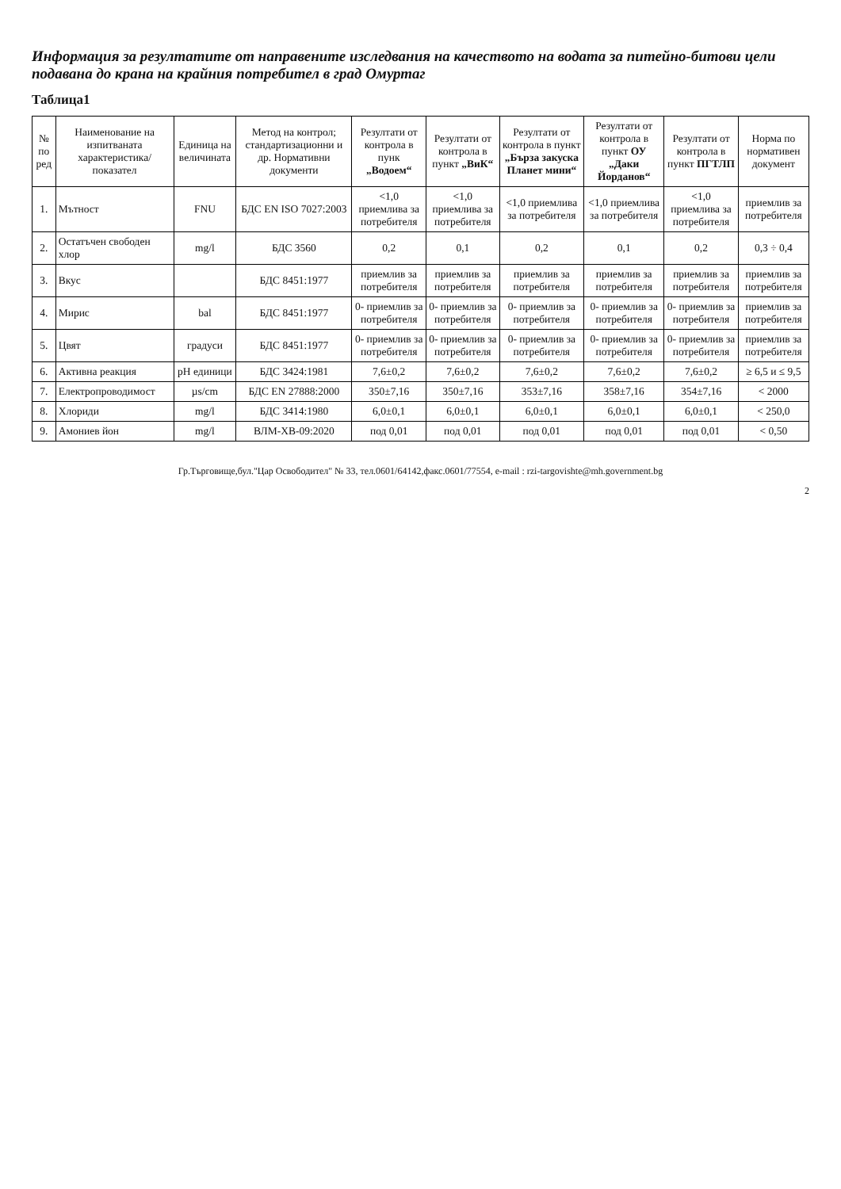Информация за резултатите от направените изследвания на качеството на водата за питейно-битови цели подавана до крана на крайния потребител в град Омуртаг
Таблица1
| № по ред | Наименование на изпитваната характеристика/ показател | Единица на величината | Метод на контрол; стандартизационни и др. Нормативни документи | Резултати от контрола в пунк „Водоем“ | Резултати от контрола в пункт „ВиК“ | Резултати от контрола в пункт „Бърза закуска Планет мини“ | Резултати от контрола в пункт ОУ „Даки Йорданов“ | Резултати от контрола в пункт ПГТЛП | Норма по нормативен документ |
| --- | --- | --- | --- | --- | --- | --- | --- | --- | --- |
| 1. | Мътност | FNU | БДС EN ISO 7027:2003 | <1,0 приемлива за потребителя | <1,0 приемлива за потребителя | <1,0 приемлива за потребителя | <1,0 приемлива за потребителя | <1,0 приемлива за потребителя | приемлив за потребителя |
| 2. | Остатъчен свободен хлор | mg/l | БДС 3560 | 0,2 | 0,1 | 0,2 | 0,1 | 0,2 | 0,3 ÷ 0,4 |
| 3. | Вкус | | БДС 8451:1977 | приемлив за потребителя | приемлив за потребителя | приемлив за потребителя | приемлив за потребителя | приемлив за потребителя | приемлив за потребителя |
| 4. | Мирис | bal | БДС 8451:1977 | 0- приемлив за потребителя | 0- приемлив за потребителя | 0- приемлив за потребителя | 0- приемлив за потребителя | 0- приемлив за потребителя | приемлив за потребителя |
| 5. | Цвят | градуси | БДС 8451:1977 | 0- приемлив за потребителя | 0- приемлив за потребителя | 0- приемлив за потребителя | 0- приемлив за потребителя | 0- приемлив за потребителя | приемлив за потребителя |
| 6. | Активна реакция | pH единици | БДС 3424:1981 | 7,6±0,2 | 7,6±0,2 | 7,6±0,2 | 7,6±0,2 | 7,6±0,2 | ≥ 6,5 и ≤ 9,5 |
| 7. | Електропроводимост | µs/cm | БДС EN 27888:2000 | 350±7,16 | 350±7,16 | 353±7,16 | 358±7,16 | 354±7,16 | < 2000 |
| 8. | Хлориди | mg/l | БДС 3414:1980 | 6,0±0,1 | 6,0±0,1 | 6,0±0,1 | 6,0±0,1 | 6,0±0,1 | < 250,0 |
| 9. | Амониев йон | mg/l | ВЛМ-ХВ-09:2020 | под 0,01 | под 0,01 | под 0,01 | под 0,01 | под 0,01 | < 0,50 |
Гр.Търговище,бул."Цар Освободител" № 33, тел.0601/64142,факс.0601/77554, e-mail : rzi-targovishte@mh.government.bg
2